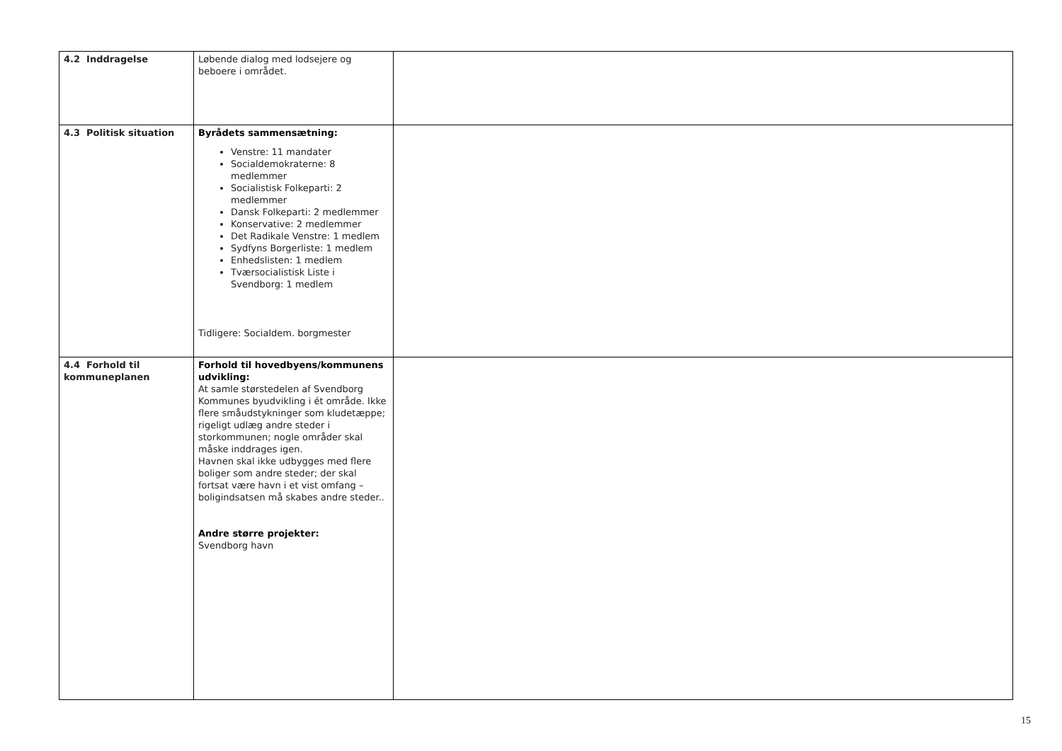| 4.2 Inddragelse | Løbende dialog med lodsejere og beboere i området. | |
| 4.3 Politisk situation | Byrådets sammensætning: Venstre: 11 mandater Socialdemokraterne: 8 medlemmer Socialistisk Folkeparti: 2 medlemmer Dansk Folkeparti: 2 medlemmer Konservative: 2 medlemmer Det Radikale Venstre: 1 medlem Sydfyns Borgerliste: 1 medlem Enhedslisten: 1 medlem Tværsocialistisk Liste i Svendborg: 1 medlem Tidligere: Socialdem. borgmester | |
| 4.4 Forhold til kommuneplanen | Forhold til hovedbyens/kommunens udvikling: At samle størstedelen af Svendborg Kommunes byudvikling i ét område. Ikke flere småudstykninger som kludetæppe; rigeligt udlæg andre steder i storkommunen; nogle områder skal måske inddrages igen. Havnen skal ikke udbygges med flere boliger som andre steder; der skal fortsat være havn i et vist omfang – boligindsatsen må skabes andre steder.. Andre større projekter: Svendborg havn | |
15